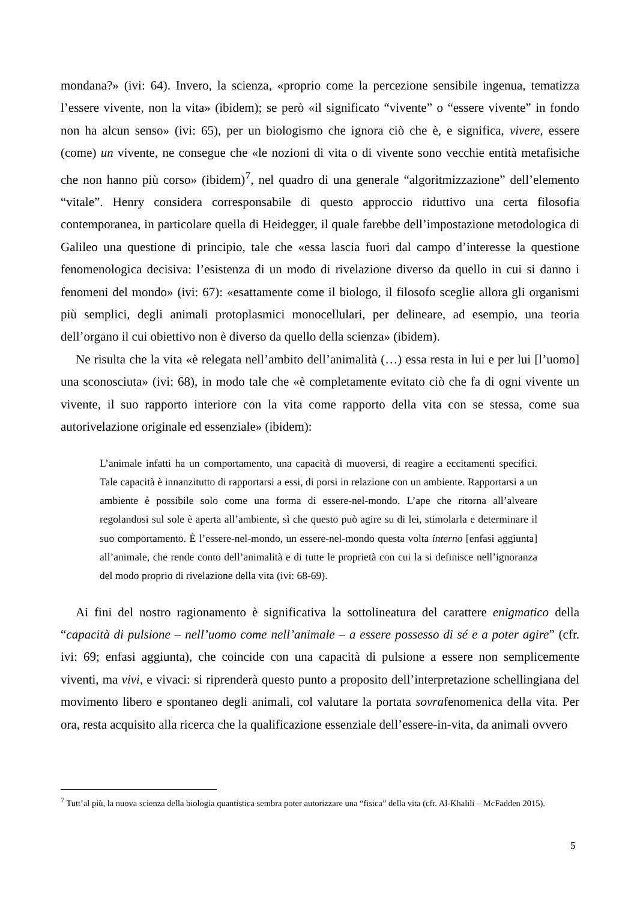mondana?» (ivi: 64). Invero, la scienza, «proprio come la percezione sensibile ingenua, tematizza l’essere vivente, non la vita» (ibidem); se però «il significato “vivente” o “essere vivente” in fondo non ha alcun senso» (ivi: 65), per un biologismo che ignora ciò che è, e significa, vivere, essere (come) un vivente, ne consegue che «le nozioni di vita o di vivente sono vecchie entità metafisiche che non hanno più corso» (ibidem)<sup>7</sup>, nel quadro di una generale “algoritmizzazione” dell’elemento “vitale”. Henry considera corresponsabile di questo approccio riduttivo una certa filosofia contemporanea, in particolare quella di Heidegger, il quale farebbe dell’impostazione metodologica di Galileo una questione di principio, tale che «essa lascia fuori dal campo d’interesse la questione fenomenologica decisiva: l’esistenza di un modo di rivelazione diverso da quello in cui si danno i fenomeni del mondo» (ivi: 67): «esattamente come il biologo, il filosofo sceglie allora gli organismi più semplici, degli animali protoplasmici monocellulari, per delineare, ad esempio, una teoria dell’organo il cui obiettivo non è diverso da quello della scienza» (ibidem).
Ne risulta che la vita «è relegata nell’ambito dell’animalità (…) essa resta in lui e per lui [l’uomo] una sconosciuta» (ivi: 68), in modo tale che «è completamente evitato ciò che fa di ogni vivente un vivente, il suo rapporto interiore con la vita come rapporto della vita con se stessa, come sua autorivelazione originale ed essenziale» (ibidem):
L’animale infatti ha un comportamento, una capacità di muoversi, di reagire a eccitamenti specifici. Tale capacità è innanzitutto di rapportarsi a essi, di porsi in relazione con un ambiente. Rapportarsi a un ambiente è possibile solo come una forma di essere-nel-mondo. L’ape che ritorna all’alveare regolandosi sul sole è aperta all’ambiente, sì che questo può agire su di lei, stimolarla e determinare il suo comportamento. È l’essere-nel-mondo, un essere-nel-mondo questa volta interno [enfasi aggiunta] all’animale, che rende conto dell’animalità e di tutte le proprietà con cui la si definisce nell’ignoranza del modo proprio di rivelazione della vita (ivi: 68-69).
Ai fini del nostro ragionamento è significativa la sottolineatura del carattere enigmatico della “capacità di pulsione – nell’uomo come nell’animale – a essere possesso di sé e a poter agire” (cfr. ivi: 69; enfasi aggiunta), che coincide con una capacità di pulsione a essere non semplicemente viventi, ma vivi, e vivaci: si riprenderà questo punto a proposito dell’interpretazione schellingiana del movimento libero e spontaneo degli animali, col valutare la portata sovrafenomenica della vita. Per ora, resta acquisito alla ricerca che la qualificazione essenziale dell’essere-in-vita, da animali ovvero
<sup>7</sup> Tutt’al più, la nuova scienza della biologia quantistica sembra poter autorizzare una “fisica” della vita (cfr. Al-Khalili – McFadden 2015).
5